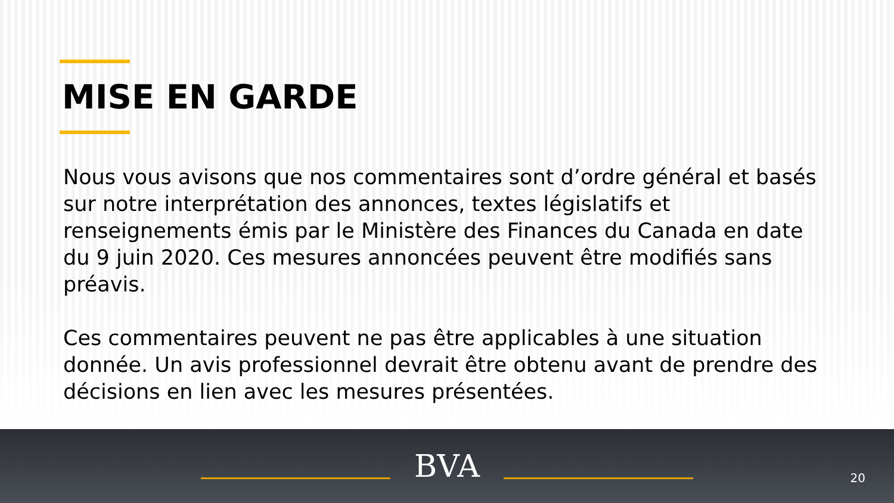MISE EN GARDE
Nous vous avisons que nos commentaires sont d’ordre général et basés sur notre interprétation des annonces, textes législatifs et renseignements émis par le Ministère des Finances du Canada en date du 9 juin 2020. Ces mesures annoncées peuvent être modifiés sans préavis.
Ces commentaires peuvent ne pas être applicables à une situation donnée. Un avis professionnel devrait être obtenu avant de prendre des décisions en lien avec les mesures présentées.
BVA
20